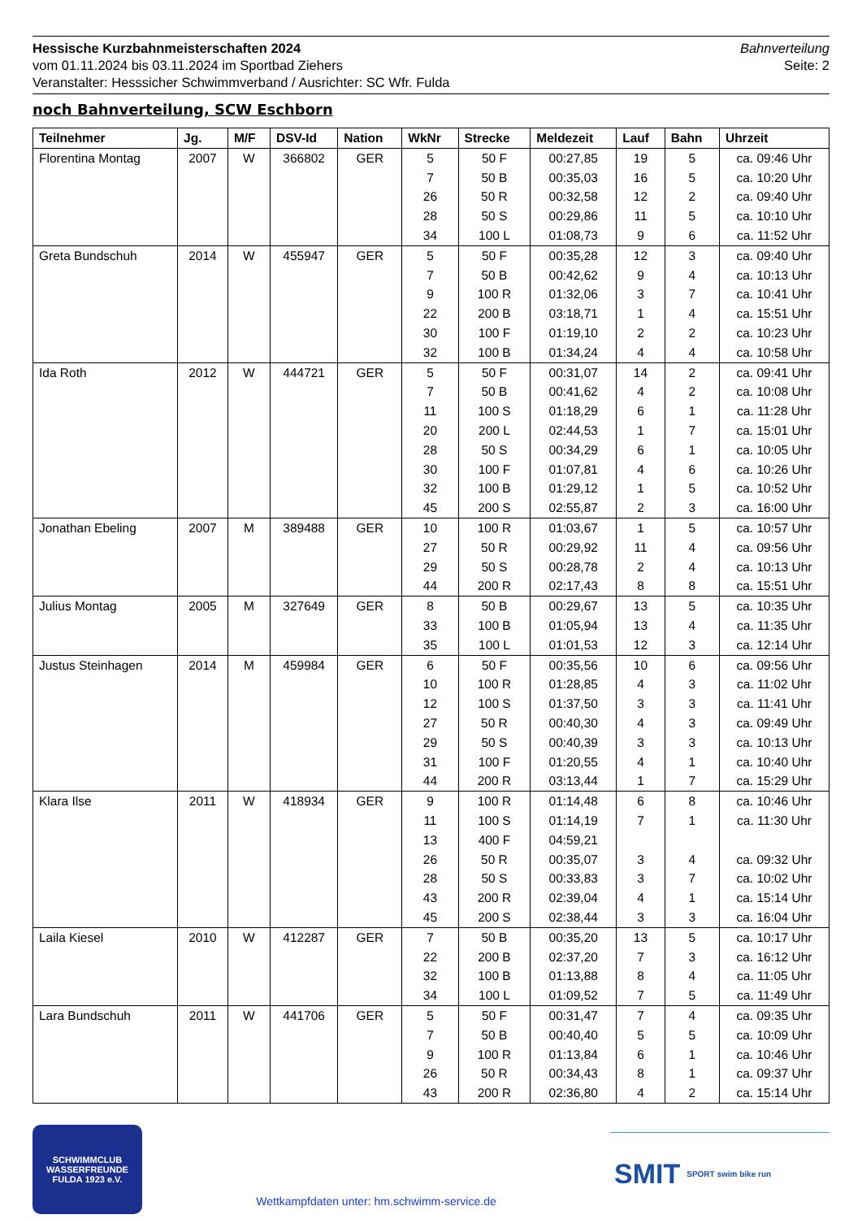Hessische Kurzbahnmeisterschaften 2024
vom 01.11.2024 bis 03.11.2024 im Sportbad Ziehers
Veranstalter: Hesssicher Schwimmverband / Ausrichter: SC Wfr. Fulda
Bahnverteilung
Seite: 2
noch Bahnverteilung, SCW Eschborn
| Teilnehmer | Jg. | M/F | DSV-Id | Nation | WkNr | Strecke | Meldezeit | Lauf | Bahn | Uhrzeit |
| --- | --- | --- | --- | --- | --- | --- | --- | --- | --- | --- |
| Florentina Montag | 2007 | W | 366802 | GER | 5 | 50 F | 00:27,85 | 19 | 5 | ca. 09:46 Uhr |
| | | | | | 7 | 50 B | 00:35,03 | 16 | 5 | ca. 10:20 Uhr |
| | | | | | 26 | 50 R | 00:32,58 | 12 | 2 | ca. 09:40 Uhr |
| | | | | | 28 | 50 S | 00:29,86 | 11 | 5 | ca. 10:10 Uhr |
| | | | | | 34 | 100 L | 01:08,73 | 9 | 6 | ca. 11:52 Uhr |
| Greta Bundschuh | 2014 | W | 455947 | GER | 5 | 50 F | 00:35,28 | 12 | 3 | ca. 09:40 Uhr |
| | | | | | 7 | 50 B | 00:42,62 | 9 | 4 | ca. 10:13 Uhr |
| | | | | | 9 | 100 R | 01:32,06 | 3 | 7 | ca. 10:41 Uhr |
| | | | | | 22 | 200 B | 03:18,71 | 1 | 4 | ca. 15:51 Uhr |
| | | | | | 30 | 100 F | 01:19,10 | 2 | 2 | ca. 10:23 Uhr |
| | | | | | 32 | 100 B | 01:34,24 | 4 | 4 | ca. 10:58 Uhr |
| Ida Roth | 2012 | W | 444721 | GER | 5 | 50 F | 00:31,07 | 14 | 2 | ca. 09:41 Uhr |
| | | | | | 7 | 50 B | 00:41,62 | 4 | 2 | ca. 10:08 Uhr |
| | | | | | 11 | 100 S | 01:18,29 | 6 | 1 | ca. 11:28 Uhr |
| | | | | | 20 | 200 L | 02:44,53 | 1 | 7 | ca. 15:01 Uhr |
| | | | | | 28 | 50 S | 00:34,29 | 6 | 1 | ca. 10:05 Uhr |
| | | | | | 30 | 100 F | 01:07,81 | 4 | 6 | ca. 10:26 Uhr |
| | | | | | 32 | 100 B | 01:29,12 | 1 | 5 | ca. 10:52 Uhr |
| | | | | | 45 | 200 S | 02:55,87 | 2 | 3 | ca. 16:00 Uhr |
| Jonathan Ebeling | 2007 | M | 389488 | GER | 10 | 100 R | 01:03,67 | 1 | 5 | ca. 10:57 Uhr |
| | | | | | 27 | 50 R | 00:29,92 | 11 | 4 | ca. 09:56 Uhr |
| | | | | | 29 | 50 S | 00:28,78 | 2 | 4 | ca. 10:13 Uhr |
| | | | | | 44 | 200 R | 02:17,43 | 8 | 8 | ca. 15:51 Uhr |
| Julius Montag | 2005 | M | 327649 | GER | 8 | 50 B | 00:29,67 | 13 | 5 | ca. 10:35 Uhr |
| | | | | | 33 | 100 B | 01:05,94 | 13 | 4 | ca. 11:35 Uhr |
| | | | | | 35 | 100 L | 01:01,53 | 12 | 3 | ca. 12:14 Uhr |
| Justus Steinhagen | 2014 | M | 459984 | GER | 6 | 50 F | 00:35,56 | 10 | 6 | ca. 09:56 Uhr |
| | | | | | 10 | 100 R | 01:28,85 | 4 | 3 | ca. 11:02 Uhr |
| | | | | | 12 | 100 S | 01:37,50 | 3 | 3 | ca. 11:41 Uhr |
| | | | | | 27 | 50 R | 00:40,30 | 4 | 3 | ca. 09:49 Uhr |
| | | | | | 29 | 50 S | 00:40,39 | 3 | 3 | ca. 10:13 Uhr |
| | | | | | 31 | 100 F | 01:20,55 | 4 | 1 | ca. 10:40 Uhr |
| | | | | | 44 | 200 R | 03:13,44 | 1 | 7 | ca. 15:29 Uhr |
| Klara Ilse | 2011 | W | 418934 | GER | 9 | 100 R | 01:14,48 | 6 | 8 | ca. 10:46 Uhr |
| | | | | | 11 | 100 S | 01:14,19 | 7 | 1 | ca. 11:30 Uhr |
| | | | | | 13 | 400 F | 04:59,21 | | | |
| | | | | | 26 | 50 R | 00:35,07 | 3 | 4 | ca. 09:32 Uhr |
| | | | | | 28 | 50 S | 00:33,83 | 3 | 7 | ca. 10:02 Uhr |
| | | | | | 43 | 200 R | 02:39,04 | 4 | 1 | ca. 15:14 Uhr |
| | | | | | 45 | 200 S | 02:38,44 | 3 | 3 | ca. 16:04 Uhr |
| Laila Kiesel | 2010 | W | 412287 | GER | 7 | 50 B | 00:35,20 | 13 | 5 | ca. 10:17 Uhr |
| | | | | | 22 | 200 B | 02:37,20 | 7 | 3 | ca. 16:12 Uhr |
| | | | | | 32 | 100 B | 01:13,88 | 8 | 4 | ca. 11:05 Uhr |
| | | | | | 34 | 100 L | 01:09,52 | 7 | 5 | ca. 11:49 Uhr |
| Lara Bundschuh | 2011 | W | 441706 | GER | 5 | 50 F | 00:31,47 | 7 | 4 | ca. 09:35 Uhr |
| | | | | | 7 | 50 B | 00:40,40 | 5 | 5 | ca. 10:09 Uhr |
| | | | | | 9 | 100 R | 01:13,84 | 6 | 1 | ca. 10:46 Uhr |
| | | | | | 26 | 50 R | 00:34,43 | 8 | 1 | ca. 09:37 Uhr |
| | | | | | 43 | 200 R | 02:36,80 | 4 | 2 | ca. 15:14 Uhr |
SCHWIMMCLUB
WASSERFREUNDE
FULDA 1923 e.V.
Wettkampfdaten unter: hm.schwimm-service.de
SMIT SPORT swim bike run